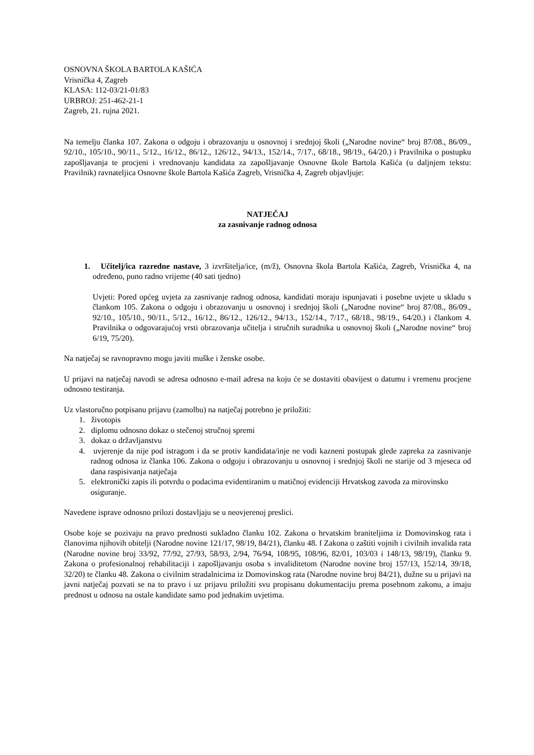OSNOVNA ŠKOLA BARTOLA KAŠIĆA
Vrisnička 4, Zagreb
KLASA: 112-03/21-01/83
URBROJ: 251-462-21-1
Zagreb, 21. rujna 2021.
Na temelju članka 107. Zakona o odgoju i obrazovanju u osnovnoj i srednjoj školi („Narodne novine“ broj 87/08., 86/09., 92/10., 105/10., 90/11., 5/12., 16/12., 86/12., 126/12., 94/13., 152/14., 7/17., 68/18., 98/19., 64/20.) i Pravilnika o postupku zapošljavanja te procjeni i vrednovanju kandidata za zapošljavanje Osnovne škole Bartola Kašića (u daljnjem tekstu: Pravilnik) ravnateljica Osnovne škole Bartola Kašića Zagreb, Vrisnička 4, Zagreb objavljuje:
NATJEČAJ
za zasnivanje radnog odnosa
1. Učitelj/ica razredne nastave, 3 izvršitelja/ice, (m/ž), Osnovna škola Bartola Kašića, Zagreb, Vrisnička 4, na određeno, puno radno vrijeme (40 sati tjedno)
Uvjeti: Pored općeg uvjeta za zasnivanje radnog odnosa, kandidati moraju ispunjavati i posebne uvjete u skladu s člankom 105. Zakona o odgoju i obrazovanju u osnovnoj i srednjoj školi („Narodne novine“ broj 87/08., 86/09., 92/10., 105/10., 90/11., 5/12., 16/12., 86/12., 126/12., 94/13., 152/14., 7/17., 68/18., 98/19., 64/20.) i člankom 4. Pravilnika o odgovarajućoj vrsti obrazovanja učitelja i stručnih suradnika u osnovnoj školi („Narodne novine“ broj 6/19, 75/20).
Na natječaj se ravnopravno mogu javiti muške i ženske osobe.
U prijavi na natječaj navodi se adresa odnosno e-mail adresa na koju će se dostaviti obavijest o datumu i vremenu procjene odnosno testiranja.
Uz vlastoručno potpisanu prijavu (zamolbu) na natječaj potrebno je priložiti:
1. životopis
2. diplomu odnosno dokaz o stečenoj stručnoj spremi
3. dokaz o državljanstvu
4. uvjerenje da nije pod istragom i da se protiv kandidata/inje ne vodi kazneni postupak glede zapreka za zasnivanje radnog odnosa iz članka 106. Zakona o odgoju i obrazovanju u osnovnoj i srednjoj školi ne starije od 3 mjeseca od dana raspisivanja natječaja
5. elektronički zapis ili potvrdu o podacima evidentiranim u matičnoj evidenciji Hrvatskog zavoda za mirovinsko osiguranje.
Navedene isprave odnosno prilozi dostavljaju se u neovjerenoj preslici.
Osobe koje se pozivaju na pravo prednosti sukladno članku 102. Zakona o hrvatskim braniteljima iz Domovinskog rata i članovima njihovih obitelji (Narodne novine 121/17, 98/19, 84/21), članku 48. f Zakona o zaštiti vojnih i civilnih invalida rata (Narodne novine broj 33/92, 77/92, 27/93, 58/93, 2/94, 76/94, 108/95, 108/96, 82/01, 103/03 i 148/13, 98/19), članku 9. Zakona o profesionalnoj rehabilitaciji i zapošljavanju osoba s invaliditetom (Narodne novine broj 157/13, 152/14, 39/18, 32/20) te članku 48. Zakona o civilnim stradalnicima iz Domovinskog rata (Narodne novine broj 84/21), dužne su u prijavi na javni natječaj pozvati se na to pravo i uz prijavu priložiti svu propisanu dokumentaciju prema posebnom zakonu, a imaju prednost u odnosu na ostale kandidate samo pod jednakim uvjetima.